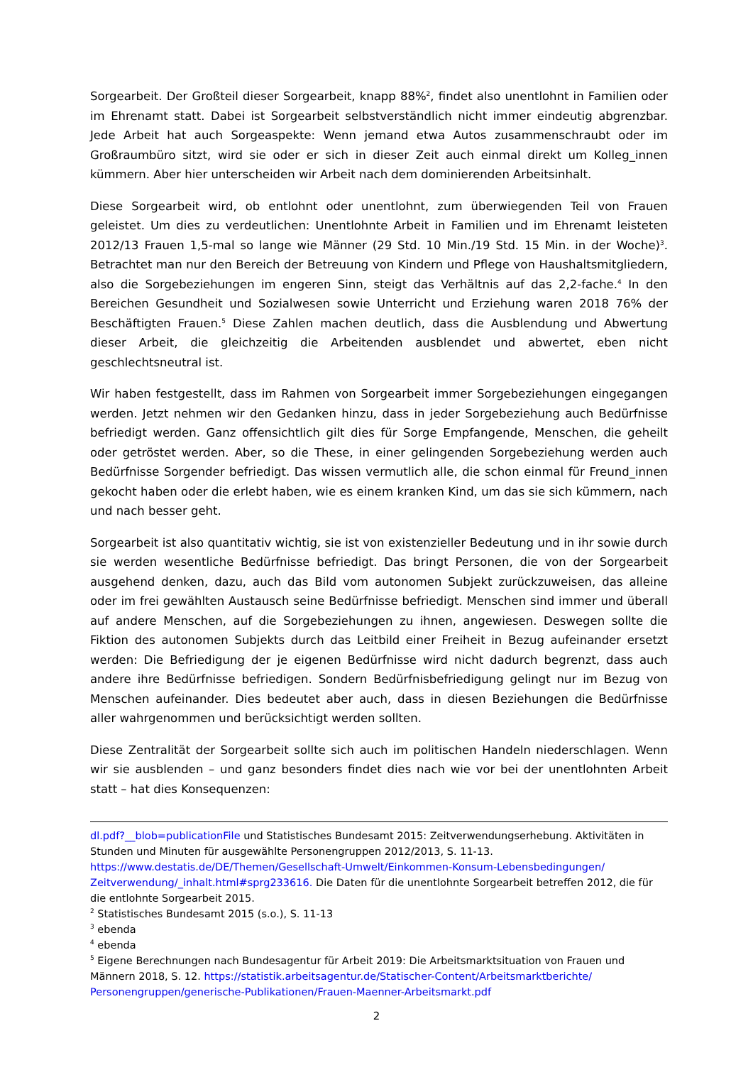Sorgearbeit. Der Großteil dieser Sorgearbeit, knapp 88%<sup>2</sup>, findet also unentlohnt in Familien oder im Ehrenamt statt. Dabei ist Sorgearbeit selbstverständlich nicht immer eindeutig abgrenzbar. Jede Arbeit hat auch Sorgeaspekte: Wenn jemand etwa Autos zusammenschraubt oder im Großraumbüro sitzt, wird sie oder er sich in dieser Zeit auch einmal direkt um Kolleg_innen kümmern. Aber hier unterscheiden wir Arbeit nach dem dominierenden Arbeitsinhalt.
Diese Sorgearbeit wird, ob entlohnt oder unentlohnt, zum überwiegenden Teil von Frauen geleistet. Um dies zu verdeutlichen: Unentlohnte Arbeit in Familien und im Ehrenamt leisteten 2012/13 Frauen 1,5-mal so lange wie Männer (29 Std. 10 Min./19 Std. 15 Min. in der Woche)<sup>3</sup>. Betrachtet man nur den Bereich der Betreuung von Kindern und Pflege von Haushaltsmitgliedern, also die Sorgebeziehungen im engeren Sinn, steigt das Verhältnis auf das 2,2-fache.<sup>4</sup> In den Bereichen Gesundheit und Sozialwesen sowie Unterricht und Erziehung waren 2018 76% der Beschäftigten Frauen.<sup>5</sup> Diese Zahlen machen deutlich, dass die Ausblendung und Abwertung dieser Arbeit, die gleichzeitig die Arbeitenden ausblendet und abwertet, eben nicht geschlechtsneutral ist.
Wir haben festgestellt, dass im Rahmen von Sorgearbeit immer Sorgebeziehungen eingegangen werden. Jetzt nehmen wir den Gedanken hinzu, dass in jeder Sorgebeziehung auch Bedürfnisse befriedigt werden. Ganz offensichtlich gilt dies für Sorge Empfangende, Menschen, die geheilt oder getröstet werden. Aber, so die These, in einer gelingenden Sorgebeziehung werden auch Bedürfnisse Sorgender befriedigt. Das wissen vermutlich alle, die schon einmal für Freund_innen gekocht haben oder die erlebt haben, wie es einem kranken Kind, um das sie sich kümmern, nach und nach besser geht.
Sorgearbeit ist also quantitativ wichtig, sie ist von existenzieller Bedeutung und in ihr sowie durch sie werden wesentliche Bedürfnisse befriedigt. Das bringt Personen, die von der Sorgearbeit ausgehend denken, dazu, auch das Bild vom autonomen Subjekt zurückzuweisen, das alleine oder im frei gewählten Austausch seine Bedürfnisse befriedigt. Menschen sind immer und überall auf andere Menschen, auf die Sorgebeziehungen zu ihnen, angewiesen. Deswegen sollte die Fiktion des autonomen Subjekts durch das Leitbild einer Freiheit in Bezug aufeinander ersetzt werden: Die Befriedigung der je eigenen Bedürfnisse wird nicht dadurch begrenzt, dass auch andere ihre Bedürfnisse befriedigen. Sondern Bedürfnisbefriedigung gelingt nur im Bezug von Menschen aufeinander. Dies bedeutet aber auch, dass in diesen Beziehungen die Bedürfnisse aller wahrgenommen und berücksichtigt werden sollten.
Diese Zentralität der Sorgearbeit sollte sich auch im politischen Handeln niederschlagen. Wenn wir sie ausblenden – und ganz besonders findet dies nach wie vor bei der unentlohnten Arbeit statt – hat dies Konsequenzen:
dl.pdf?__blob=publicationFile und Statistisches Bundesamt 2015: Zeitverwendungserhebung. Aktivitäten in Stunden und Minuten für ausgewählte Personengruppen 2012/2013, S. 11-13. https://www.destatis.de/DE/Themen/Gesellschaft-Umwelt/Einkommen-Konsum-Lebensbedingungen/ Zeitverwendung/_inhalt.html#sprg233616. Die Daten für die unentlohnte Sorgearbeit betreffen 2012, die für die entlohnte Sorgearbeit 2015.
<sup>2</sup> Statistisches Bundesamt 2015 (s.o.), S. 11-13
<sup>3</sup> ebenda
<sup>4</sup> ebenda
<sup>5</sup> Eigene Berechnungen nach Bundesagentur für Arbeit 2019: Die Arbeitsmarktsituation von Frauen und Männern 2018, S. 12. https://statistik.arbeitsagentur.de/Statischer-Content/Arbeitsmarktberichte/ Personengruppen/generische-Publikationen/Frauen-Maenner-Arbeitsmarkt.pdf
2